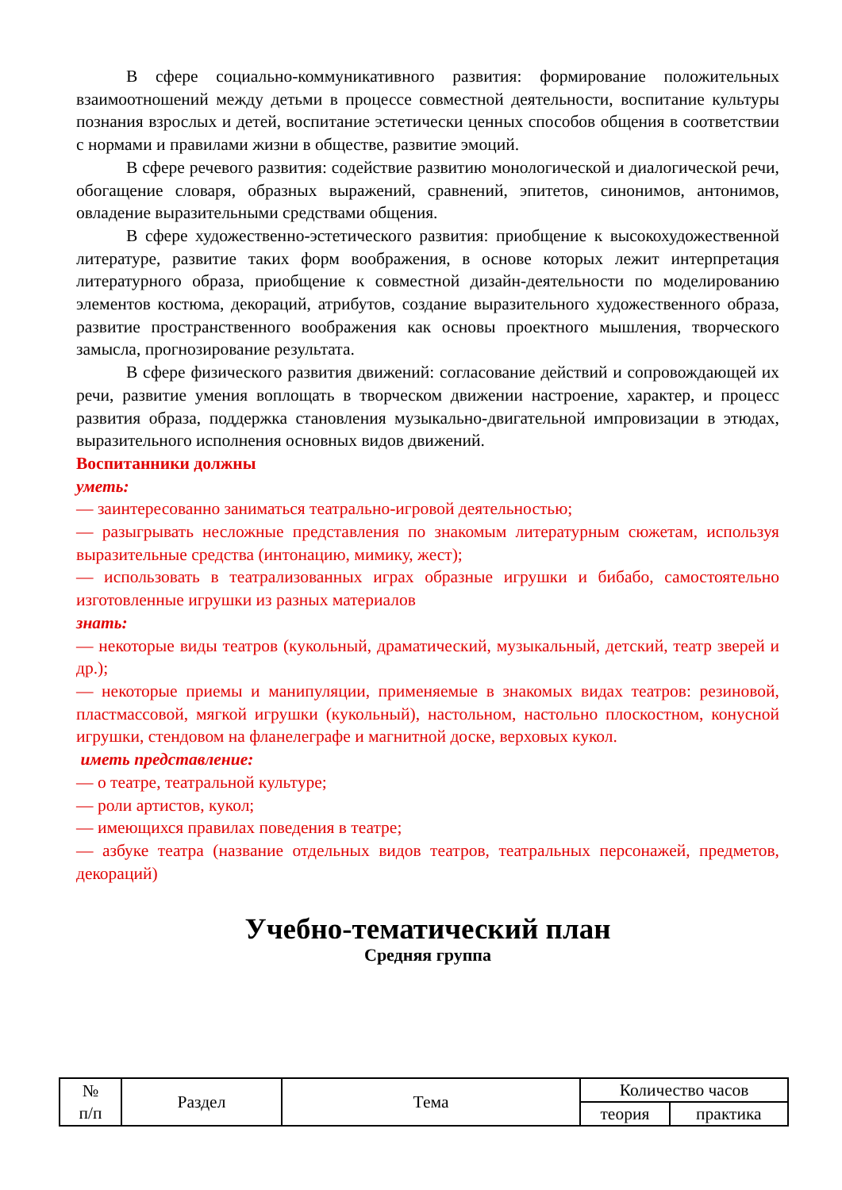В сфере социально-коммуникативного развития: формирование положительных взаимоотношений между детьми в процессе совместной деятельности, воспитание культуры познания взрослых и детей, воспитание эстетически ценных способов общения в соответствии с нормами и правилами жизни в обществе, развитие эмоций.
В сфере речевого развития: содействие развитию монологической и диалогической речи, обогащение словаря, образных выражений, сравнений, эпитетов, синонимов, антонимов, овладение выразительными средствами общения.
В сфере художественно-эстетического развития: приобщение к высокохудожественной литературе, развитие таких форм воображения, в основе которых лежит интерпретация литературного образа, приобщение к совместной дизайн-деятельности по моделированию элементов костюма, декораций, атрибутов, создание выразительного художественного образа, развитие пространственного воображения как основы проектного мышления, творческого замысла, прогнозирование результата.
В сфере физического развития движений: согласование действий и сопровождающей их речи, развитие умения воплощать в творческом движении настроение, характер, и процесс развития образа, поддержка становления музыкально-двигательной импровизации в этюдах, выразительного исполнения основных видов движений.
Воспитанники должны
уметь:
— заинтересованно заниматься театрально-игровой деятельностью;
— разыгрывать несложные представления по знакомым литературным сюжетам, используя выразительные средства (интонацию, мимику, жест);
— использовать в театрализованных играх образные игрушки и бибабо, самостоятельно изготовленные игрушки из разных материалов
знать:
— некоторые виды театров (кукольный, драматический, музыкальный, детский, театр зверей и др.);
— некоторые приемы и манипуляции, применяемые в знакомых видах театров: резиновой, пластмассовой, мягкой игрушки (кукольный), настольном, настольно плоскостном, конусной игрушки, стендовом на фланелеграфе и магнитной доске, верховых кукол.
иметь представление:
— о театре, театральной культуре;
— роли артистов, кукол;
— имеющихся правилах поведения в театре;
— азбуке театра (название отдельных видов театров, театральных персонажей, предметов, декораций)
Учебно-тематический план
Средняя группа
| № п/п | Раздел | Тема | Количество часов | |
| | | | теория | практика |